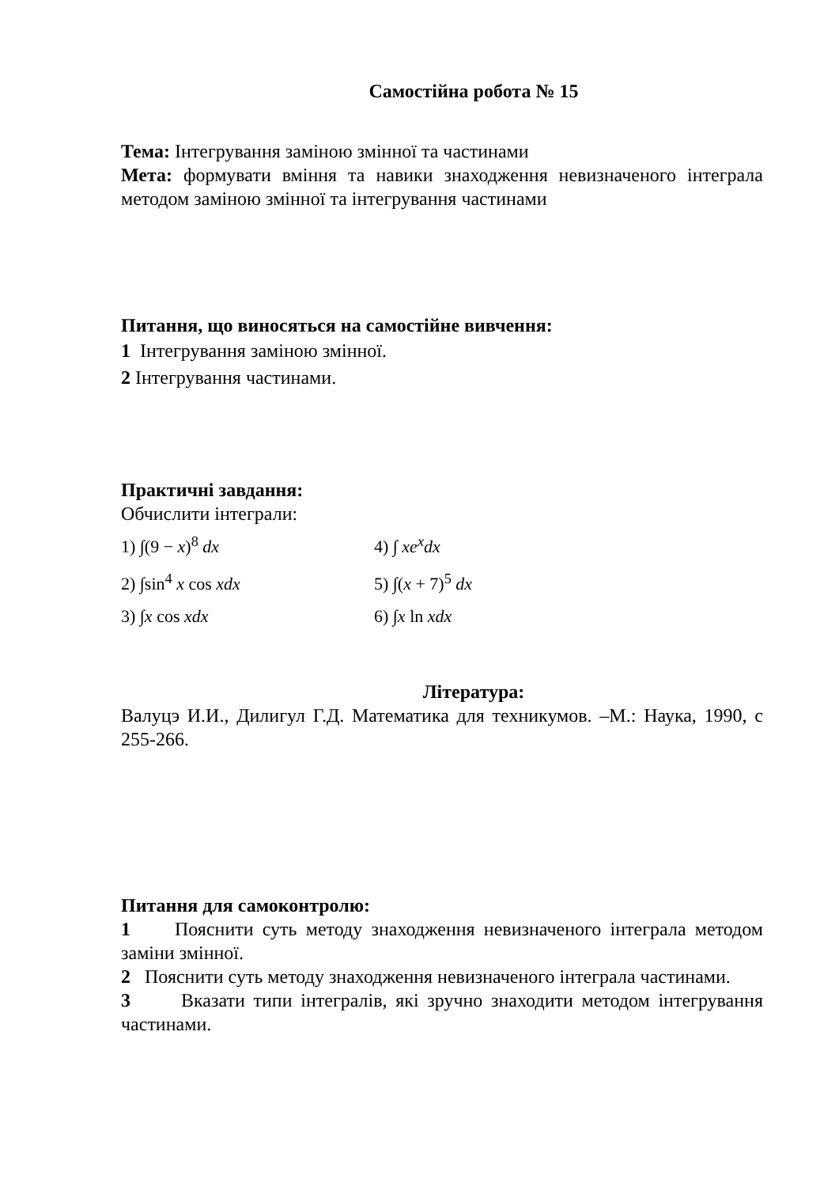Самостійна робота № 15
Тема: Інтегрування заміною змінної та частинами
Мета: формувати вміння та навики знаходження невизначеного інтеграла методом заміною змінної та інтегрування частинами
Питання, що виносяться на самостійне вивчення:
1 Інтегрування заміною змінної.
2 Інтегрування частинами.
Практичні завдання:
Обчислити інтеграли:
1) ∫(9 − x)<sup>8</sup> dx 4) ∫ xe<sup>x</sup>dx
2) ∫sin<sup>4</sup> x cos xdx 5) ∫(x + 7)<sup>5</sup> dx
3) ∫x cos xdx 6) ∫x ln xdx
Література:
Валуцэ И.И., Дилигул Г.Д. Математика для техникумов. –М.: Наука, 1990, с 255-266.
Питання для самоконтролю:
1 Пояснити суть методу знаходження невизначеного інтеграла методом заміни змінної.
2 Пояснити суть методу знаходження невизначеного інтеграла частинами.
3 Вказати типи інтегралів, які зручно знаходити методом інтегрування частинами.